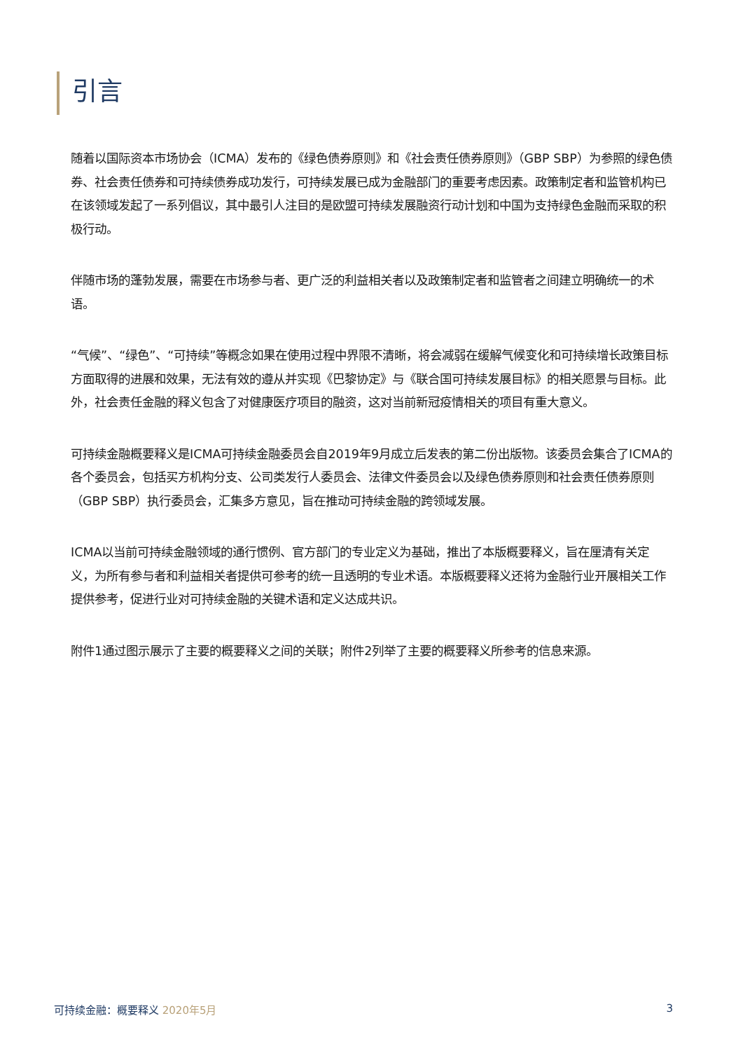引言
随着以国际资本市场协会（ICMA）发布的《绿色债券原则》和《社会责任债券原则》（GBP SBP）为参照的绿色债券、社会责任债券和可持续债券成功发行，可持续发展已成为金融部门的重要考虑因素。政策制定者和监管机构已在该领域发起了一系列倡议，其中最引人注目的是欧盟可持续发展融资行动计划和中国为支持绿色金融而采取的积极行动。
伴随市场的蓬勃发展，需要在市场参与者、更广泛的利益相关者以及政策制定者和监管者之间建立明确统一的术语。
“气候”、“绿色”、“可持续”等概念如果在使用过程中界限不清晰，将会减弱在缓解气候变化和可持续增长政策目标方面取得的进展和效果，无法有效的遵从并实现《巴黎协定》与《联合国可持续发展目标》的相关愿景与目标。此外，社会责任金融的释义包含了对健康医疗项目的融资，这对当前新冠疫情相关的项目有重大意义。
可持续金融概要释义是ICMA可持续金融委员会自2019年9月成立后发表的第二份出版物。该委员会集合了ICMA的各个委员会，包括买方机构分支、公司类发行人委员会、法律文件委员会以及绿色债券原则和社会责任债券原则（GBP SBP）执行委员会，汇集多方意见，旨在推动可持续金融的跨领域发展。
ICMA以当前可持续金融领域的通行惯例、官方部门的专业定义为基础，推出了本版概要释义，旨在厘清有关定义，为所有参与者和利益相关者提供可参考的统一且透明的专业术语。本版概要释义还将为金融行业开展相关工作提供参考，促进行业对可持续金融的关键术语和定义达成共识。
附件1通过图示展示了主要的概要释义之间的关联；附件2列举了主要的概要释义所参考的信息来源。
可持续金融：概要释义 2020年5月 3